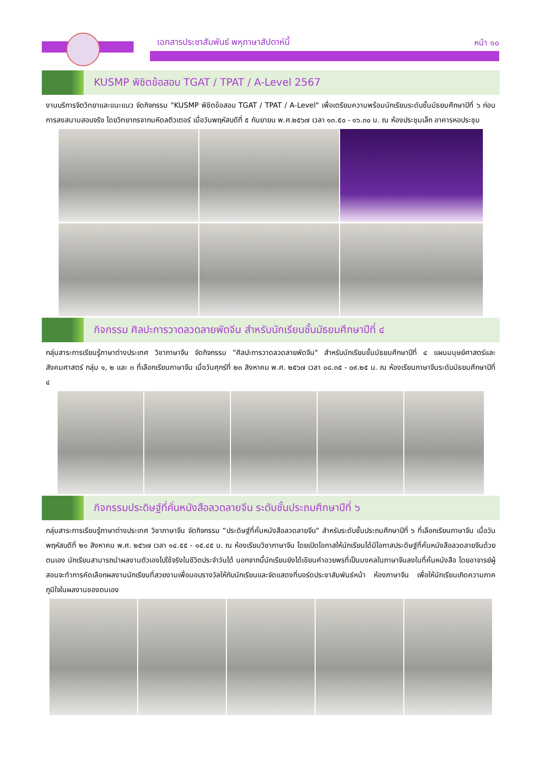เอกสารประชาสัมพันธ์ พหุภาษาสัปดาห์นี้
หน้า ๑๐
KUSMP พิชิตข้อสอบ TGAT / TPAT / A-Level 2567
งานบริการจิตวิทยาและแนะแนว จัดกิจกรรม "KUSMP พิชิตข้อสอบ TGAT / TPAT / A-Level" เพื่อเตรียมความพร้อมนักเรียนระดับชั้นมัธยมศึกษาปีที่ ๖ ก่อนการลงสนามสอบจริง โดยวิทยากรจากมหิดลติวเตอร์ เมื่อวันพฤหัสบดีที่ ๕ กันยายน พ.ศ.๒๕๖๗ เวลา ๑๓.๕๐ - ๑๖.๓๐ น. ณ ห้องประชุมเล็ก อาคารหอประชุม
กิจกรรม ศิลปะการวาดลวดลายพัดจีน สำหรับนักเรียนชั้นมัธยมศึกษาปีที่ ๔
กลุ่มสาระการเรียนรู้ภาษาต่างประเทศ วิชาภาษาจีน จัดกิจกรรม "ศิลปะการวาดลวดลายพัดจีน" สำหรับนักเรียนชั้นมัธยมศึกษาปีที่ ๔ แผนมนุษย์ศาสตร์และสังคมศาสตร์ กลุ่ม ๑, ๒ และ ๓ ที่เลือกเรียนภาษาจีน เมื่อวันศุกร์ที่ ๒๓ สิงหาคม พ.ศ. ๒๕๖๗ เวลา ๐๘.๓๕ - ๐๙.๒๕ น. ณ ห้องเรียนภาษาจีนระดับมัธยมศึกษาปีที่ ๔
กิจกรรมประดิษฐ์ที่คั่นหนังสือลวดลายจีน ระดับชั้นประถมศึกษาปีที่ ๖
กลุ่มสาระการเรียนรู้ภาษาต่างประเทศ วิชาภาษาจีน จัดกิจกรรม “ประดิษฐ์ที่คั่นหนังสือลวดลายจีน" สำหรับระดับชั้นประถมศึกษาปีที่ ๖ ที่เลือกเรียนภาษาจีน เมื่อวันพฤหัสบดีที่ ๒๑ สิงหาคม พ.ศ. ๒๕๖๗ เวลา ๑๔.๕๕ - ๑๕.๔๕ น. ณ ห้องเรียนวิชาภาษาจีน โดยเปิดโอกาสให้นักเรียนได้มีโอกาสประดิษฐ์ที่คั่นหนังสือลวดลายจีนด้วยตนเอง นักเรียนสามารถนำผลงานตัวเองไปใช้จริงในชีวิตประจำวันได้ นอกจากนี้นักเรียนยังได้เขียนคำอวยพรที่เป็นมงคลในภาษาจีนลงในที่คั่นหนังสือ โดยอาจารย์ผู้สอนจะทำการคัดเลือกผลงานนักเรียนที่สวยงามเพื่อมอบรางวัลให้กับนักเรียนและจัดแสดงที่บอร์ดประชาสัมพันธ์หน้า ห้องภาษาจีน เพื่อให้นักเรียนเกิดความภาคภูมิใจในผลงานของตนเอง